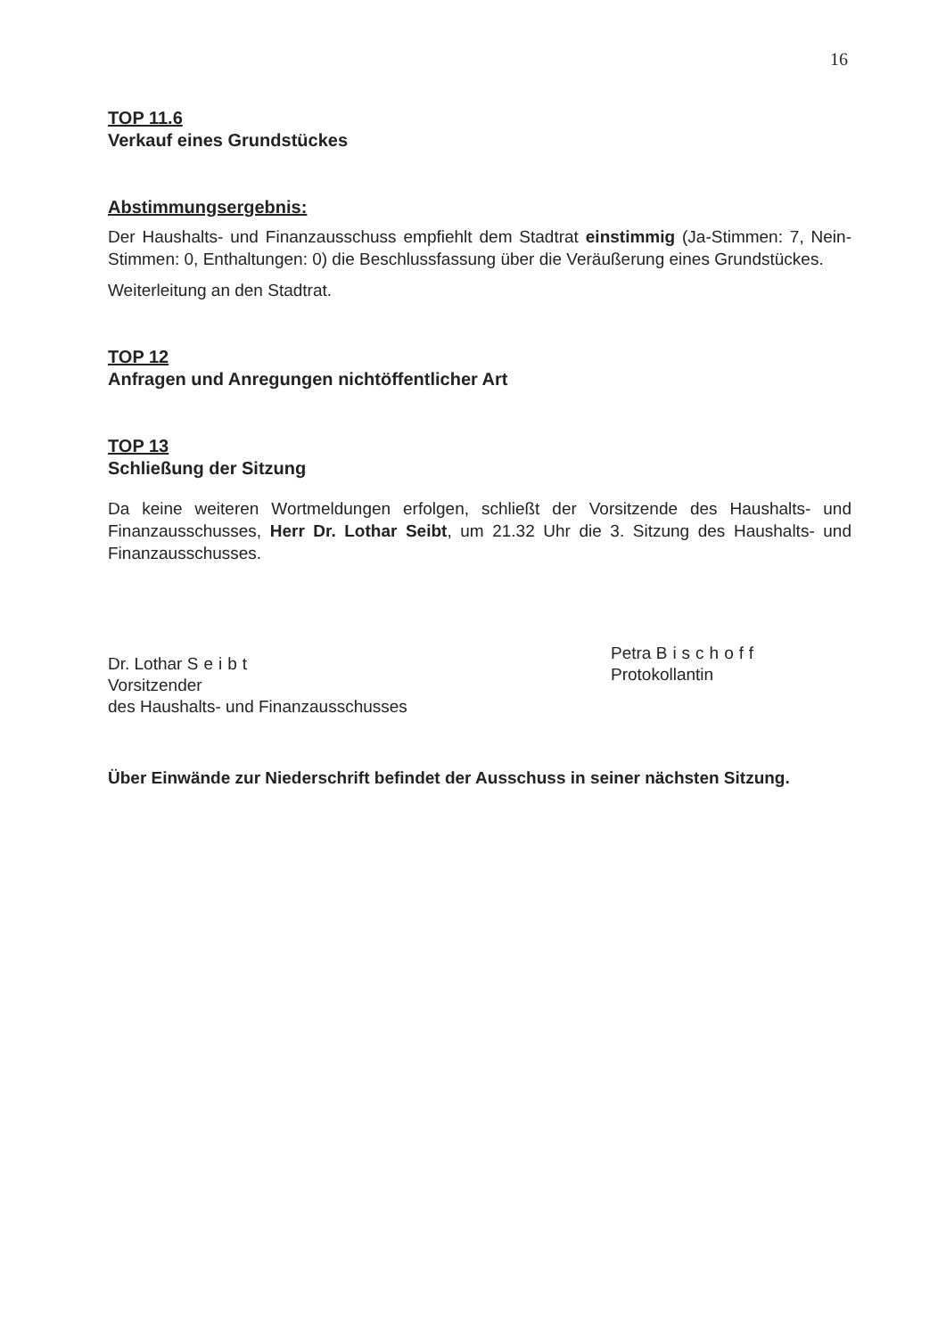16
TOP 11.6
Verkauf eines Grundstückes
Abstimmungsergebnis:
Der Haushalts- und Finanzausschuss empfiehlt dem Stadtrat einstimmig (Ja-Stimmen: 7, Nein-Stimmen: 0, Enthaltungen: 0) die Beschlussfassung über die Veräußerung eines Grundstückes.
Weiterleitung an den Stadtrat.
TOP 12
Anfragen und Anregungen nichtöffentlicher Art
TOP 13
Schließung der Sitzung
Da keine weiteren Wortmeldungen erfolgen, schließt der Vorsitzende des Haushalts- und Finanzausschusses, Herr Dr. Lothar Seibt, um 21.32 Uhr die 3. Sitzung des Haushalts- und Finanzausschusses.
Dr. Lothar Seibt
Vorsitzender
des Haushalts- und Finanzausschusses
Petra Bischoff
Protokollantin
Über Einwände zur Niederschrift befindet der Ausschuss in seiner nächsten Sitzung.